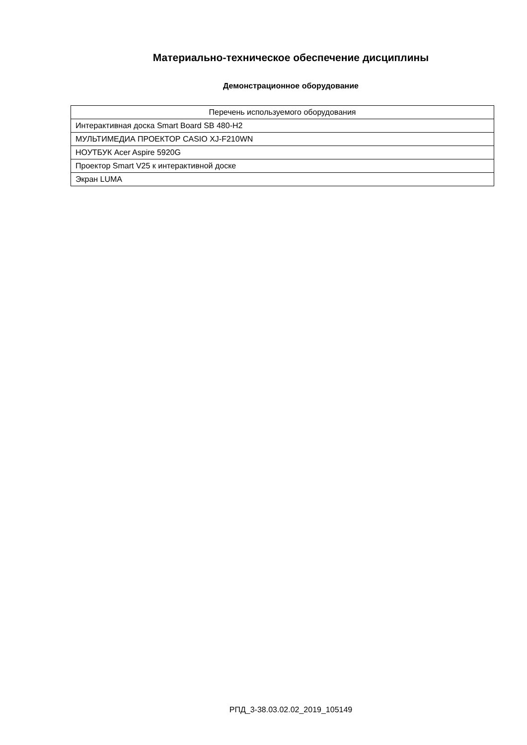Материально-техническое обеспечение дисциплины
Демонстрационное оборудование
| Перечень используемого оборудования |
| --- |
| Интерактивная доска Smart Board SB 480-H2 |
| МУЛЬТИМЕДИА ПРОЕКТОР CASIO XJ-F210WN |
| НОУТБУК Acer Aspire 5920G |
| Проектор Smart V25 к интерактивной доске |
| Экран LUMA |
РПД_3-38.03.02.02_2019_105149